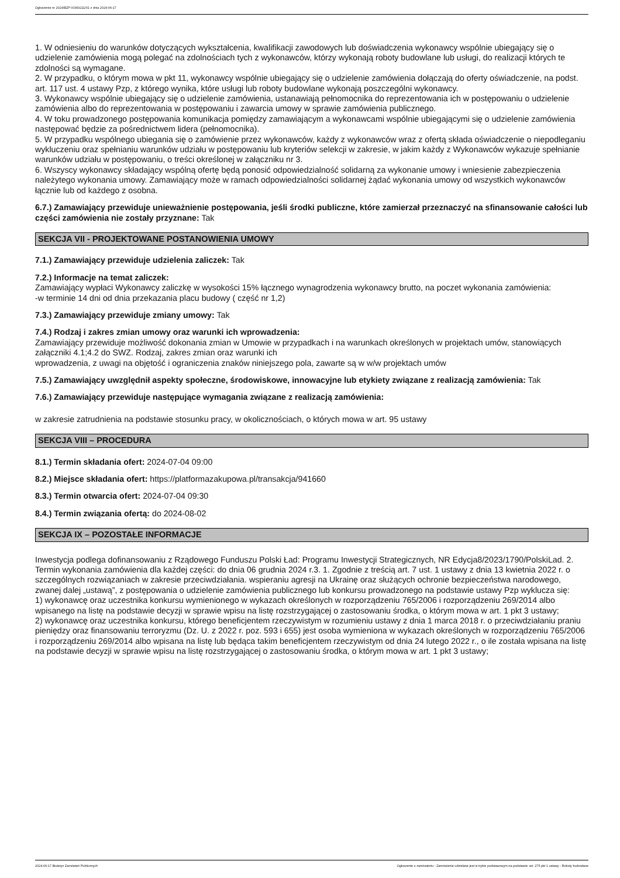Ogłoszenie nr 2024/BZP 00369211/01 z dnia 2024-06-17
1. W odniesieniu do warunków dotyczących wykształcenia, kwalifikacji zawodowych lub doświadczenia wykonawcy wspólnie ubiegający się o udzielenie zamówienia mogą polegać na zdolnościach tych z wykonawców, którzy wykonają roboty budowlane lub usługi, do realizacji których te zdolności są wymagane.
2. W przypadku, o którym mowa w pkt 11, wykonawcy wspólnie ubiegający się o udzielenie zamówienia dołączają do oferty oświadczenie, na podst. art. 117 ust. 4 ustawy Pzp, z którego wynika, które usługi lub roboty budowlane wykonają poszczególni wykonawcy.
3. Wykonawcy wspólnie ubiegający się o udzielenie zamówienia, ustanawiają pełnomocnika do reprezentowania ich w postępowaniu o udzielenie zamówienia albo do reprezentowania w postępowaniu i zawarcia umowy w sprawie zamówienia publicznego.
4. W toku prowadzonego postępowania komunikacja pomiędzy zamawiającym a wykonawcami wspólnie ubiegającymi się o udzielenie zamówienia następować będzie za pośrednictwem lidera (pełnomocnika).
5. W przypadku wspólnego ubiegania się o zamówienie przez wykonawców, każdy z wykonawców wraz z ofertą składa oświadczenie o niepodleganiu wykluczeniu oraz spełnianiu warunków udziału w postępowaniu lub kryteriów selekcji w zakresie, w jakim każdy z Wykonawców wykazuje spełnianie warunków udziału w postępowaniu, o treści określonej w załączniku nr 3.
6. Wszyscy wykonawcy składający wspólną ofertę będą ponosić odpowiedzialność solidarną za wykonanie umowy i wniesienie zabezpieczenia należytego wykonania umowy. Zamawiający może w ramach odpowiedzialności solidarnej żądać wykonania umowy od wszystkich wykonawców łącznie lub od każdego z osobna.
6.7.) Zamawiający przewiduje unieważnienie postępowania, jeśli środki publiczne, które zamierzał przeznaczyć na sfinansowanie całości lub części zamówienia nie zostały przyznane: Tak
SEKCJA VII - PROJEKTOWANE POSTANOWIENIA UMOWY
7.1.) Zamawiający przewiduje udzielenia zaliczek: Tak
7.2.) Informacje na temat zaliczek:
Zamawiający wypłaci Wykonawcy zaliczkę w wysokości 15% łącznego wynagrodzenia wykonawcy brutto, na poczet wykonania zamówienia:
-w terminie 14 dni od dnia przekazania placu budowy ( część nr 1,2)
7.3.) Zamawiający przewiduje zmiany umowy: Tak
7.4.) Rodzaj i zakres zmian umowy oraz warunki ich wprowadzenia:
Zamawiający przewiduje możliwość dokonania zmian w Umowie w przypadkach i na warunkach określonych w projektach umów, stanowiących załączniki 4.1;4.2 do SWZ. Rodzaj, zakres zmian oraz warunki ich
wprowadzenia, z uwagi na objętość i ograniczenia znaków niniejszego pola, zawarte są w w/w projektach umów
7.5.) Zamawiający uwzględnił aspekty społeczne, środowiskowe, innowacyjne lub etykiety związane z realizacją zamówienia: Tak
7.6.) Zamawiający przewiduje następujące wymagania związane z realizacją zamówienia:
w zakresie zatrudnienia na podstawie stosunku pracy, w okolicznościach, o których mowa w art. 95 ustawy
SEKCJA VIII – PROCEDURA
8.1.) Termin składania ofert: 2024-07-04 09:00
8.2.) Miejsce składania ofert: https://platformazakupowa.pl/transakcja/941660
8.3.) Termin otwarcia ofert: 2024-07-04 09:30
8.4.) Termin związania ofertą: do 2024-08-02
SEKCJA IX – POZOSTAŁE INFORMACJE
Inwestycja podlega dofinansowaniu z Rządowego Funduszu Polski Ład: Programu Inwestycji Strategicznych, NR Edycja8/2023/1790/PolskiLad. 2. Termin wykonania zamówienia dla każdej części: do dnia 06 grudnia 2024 r.3. 1. Zgodnie z treścią art. 7 ust. 1 ustawy z dnia 13 kwietnia 2022 r. o szczególnych rozwiązaniach w zakresie przeciwdziałania. wspieraniu agresji na Ukrainę oraz służących ochronie bezpieczeństwa narodowego, zwanej dalej „ustawą”, z postępowania o udzielenie zamówienia publicznego lub konkursu prowadzonego na podstawie ustawy Pzp wyklucza się:
1) wykonawcę oraz uczestnika konkursu wymienionego w wykazach określonych w rozporządzeniu 765/2006 i rozporządzeniu 269/2014 albo wpisanego na listę na podstawie decyzji w sprawie wpisu na listę rozstrzygającej o zastosowaniu środka, o którym mowa w art. 1 pkt 3 ustawy;
2) wykonawcę oraz uczestnika konkursu, którego beneficjentem rzeczywistym w rozumieniu ustawy z dnia 1 marca 2018 r. o przeciwdziałaniu praniu pieniędzy oraz finansowaniu terroryzmu (Dz. U. z 2022 r. poz. 593 i 655) jest osoba wymieniona w wykazach określonych w rozporządzeniu 765/2006 i rozporządzeniu 269/2014 albo wpisana na listę lub będąca takim beneficjentem rzeczywistym od dnia 24 lutego 2022 r., o ile została wpisana na listę na podstawie decyzji w sprawie wpisu na listę rozstrzygającej o zastosowaniu środka, o którym mowa w art. 1 pkt 3 ustawy;
2024-06-17 Biuletyn Zamówień Publicznych Ogłoszenie o zamówieniu - Zamówienie udzielane jest w trybie podstawowym na podstawie: art. 275 pkt 1 ustawy - Roboty budowlane